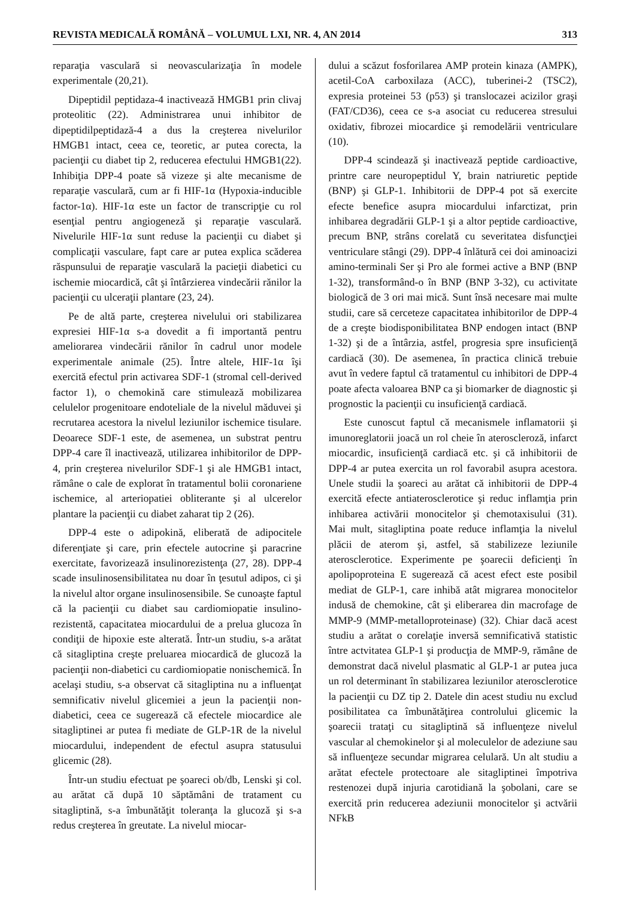REVISTA MEDICALĂ ROMÂNĂ – VOLUMUL LXI, NR. 4, AN 2014 313
reparaţia vasculară si neovascularizaţia în modele experimentale (20,21).
Dipeptidil peptidaza-4 inactivează HMGB1 prin clivaj proteolitic (22). Administrarea unui inhibitor de dipeptidilpeptidază-4 a dus la creşterea nivelurilor HMGB1 intact, ceea ce, teoretic, ar putea corecta, la pacienţii cu diabet tip 2, reducerea efectului HMGB1(22). Inhibiţia DPP-4 poate să vizeze şi alte mecanisme de reparaţie vasculară, cum ar fi HIF-1α (Hypoxia-inducible factor-1α). HIF-1α este un factor de transcripţie cu rol esenţial pentru angiogeneză şi reparaţie vasculară. Nivelurile HIF-1α sunt reduse la pacienţii cu diabet şi complicaţii vasculare, fapt care ar putea explica scăderea răspunsului de reparaţie vasculară la pacieţii diabetici cu ischemie miocardică, cât şi întârzierea vindecării rănilor la pacienţii cu ulceraţii plantare (23, 24).
Pe de altă parte, creşterea nivelului ori stabilizarea expresiei HIF-1α s-a dovedit a fi importantă pentru ameliorarea vindecării rănilor în cadrul unor modele experimentale animale (25). Între altele, HIF-1α îşi exercită efectul prin activarea SDF-1 (stromal cell-derived factor 1), o chemokină care stimulează mobilizarea celulelor progenitoare endoteliale de la nivelul măduvei şi recrutarea acestora la nivelul leziunilor ischemice tisulare. Deoarece SDF-1 este, de asemenea, un substrat pentru DPP-4 care îl inactivează, utilizarea inhibitorilor de DPP-4, prin creşterea nivelurilor SDF-1 şi ale HMGB1 intact, rămâne o cale de explorat în tratamentul bolii coronariene ischemice, al arteriopatiei obliterante şi al ulcerelor plantare la pacienţii cu diabet zaharat tip 2 (26).
DPP-4 este o adipokină, eliberată de adipocitele diferenţiate şi care, prin efectele autocrine şi paracrine exercitate, favorizează insulinorezistenţa (27, 28). DPP-4 scade insulinosensibilitatea nu doar în ţesutul adipos, ci şi la nivelul altor organe insulinosensibile. Se cunoaşte faptul că la pacienţii cu diabet sau cardiomiopatie insulino-rezistentă, capacitatea miocardului de a prelua glucoza în condiţii de hipoxie este alterată. Într-un studiu, s-a arătat că sitagliptina creşte preluarea miocardică de glucoză la pacienţii non-diabetici cu cardiomiopatie nonischemică. În acelaşi studiu, s-a observat că sitagliptina nu a influenţat semnificativ nivelul glicemiei a jeun la pacienţii non-diabetici, ceea ce sugerează că efectele miocardice ale sitagliptinei ar putea fi mediate de GLP-1R de la nivelul miocardului, independent de efectul asupra statusului glicemic (28).
Într-un studiu efectuat pe şoareci ob/db, Lenski şi col. au arătat că după 10 săptămâni de tratament cu sitagliptină, s-a îmbunătăţit toleranţa la glucoză şi s-a redus creşterea în greutate. La nivelul miocar-
dului a scăzut fosforilarea AMP protein kinaza (AMPK), acetil-CoA carboxilaza (ACC), tuberinei-2 (TSC2), expresia proteinei 53 (p53) şi translocazei acizilor graşi (FAT/CD36), ceea ce s-a asociat cu reducerea stresului oxidativ, fibrozei miocardice şi remodelării ventriculare (10).
DPP-4 scindează şi inactivează peptide cardioactive, printre care neuropeptidul Y, brain natriuretic peptide (BNP) şi GLP-1. Inhibitorii de DPP-4 pot să exercite efecte benefice asupra miocardului infarctizat, prin inhibarea degradării GLP-1 şi a altor peptide cardioactive, precum BNP, strâns corelată cu severitatea disfuncţiei ventriculare stângi (29). DPP-4 înlătură cei doi aminoacizi amino-terminali Ser şi Pro ale formei active a BNP (BNP 1-32), transformând-o în BNP (BNP 3-32), cu activitate biologică de 3 ori mai mică. Sunt însă necesare mai multe studii, care să cerceteze capacitatea inhibitorilor de DPP-4 de a creşte biodisponibilitatea BNP endogen intact (BNP 1-32) şi de a întârzia, astfel, progresia spre insuficienţă cardiacă (30). De asemenea, în practica clinică trebuie avut în vedere faptul că tratamentul cu inhibitori de DPP-4 poate afecta valoarea BNP ca şi biomarker de diagnostic şi prognostic la pacienţii cu insuficienţă cardiacă.
Este cunoscut faptul că mecanismele inflamatorii şi imunoreglatorii joacă un rol cheie în ateroscleroză, infarct miocardic, insuficienţă cardiacă etc. şi că inhibitorii de DPP-4 ar putea exercita un rol favorabil asupra acestora. Unele studii la şoareci au arătat că inhibitorii de DPP-4 exercită efecte antiaterosclerotice şi reduc inflamţia prin inhibarea activării monocitelor şi chemotaxisului (31). Mai mult, sitagliptina poate reduce inflamţia la nivelul plăcii de aterom şi, astfel, să stabilizeze leziunile aterosclerotice. Experimente pe şoarecii deficienţi în apolipoproteina E sugerează că acest efect este posibil mediat de GLP-1, care inhibă atât migrarea monocitelor indusă de chemokine, cât şi eliberarea din macrofage de MMP-9 (MMP-metalloproteinase) (32). Chiar dacă acest studiu a arătat o corelaţie inversă semnificativă statistic între actvitatea GLP-1 şi producţia de MMP-9, rămâne de demonstrat dacă nivelul plasmatic al GLP-1 ar putea juca un rol determinant în stabilizarea leziunilor aterosclerotice la pacienţii cu DZ tip 2. Datele din acest studiu nu exclud posibilitatea ca îmbunătăţirea controlului glicemic la şoarecii trataţi cu sitagliptină să influenţeze nivelul vascular al chemokinelor şi al moleculelor de adeziune sau să influenţeze secundar migrarea celulară. Un alt studiu a arătat efectele protectoare ale sitagliptinei împotriva restenozei după injuria carotidiană la şobolani, care se exercită prin reducerea adeziunii monocitelor şi actvării NFkB